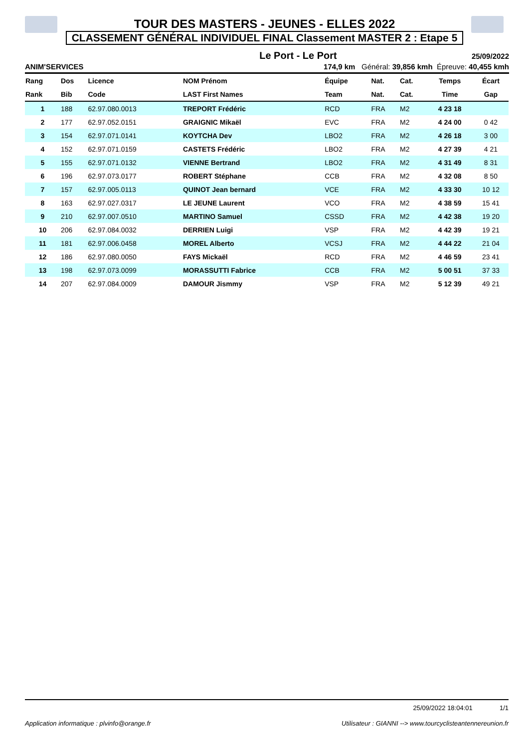TOUR DES MASTERS - JEUNES - ELLES 2022
CLASSEMENT GÉNÉRAL INDIVIDUEL FINAL Classement MASTER 2 : Etape 5
Le Port - Le Port 25/09/2022
ANIM'SERVICES 174,9 km Général: 39,856 kmh Épreuve: 40,455 kmh
| Rang | Dos | Licence | NOM Prénom | Équipe | Nat. | Cat. | Temps | Écart |
| --- | --- | --- | --- | --- | --- | --- | --- | --- |
| Rank | Bib | Code | LAST First Names | Team | Nat. | Cat. | Time | Gap |
| 1 | 188 | 62.97.080.0013 | TREPORT Frédéric | RCD | FRA | M2 | 4 23 18 | |
| 2 | 177 | 62.97.052.0151 | GRAIGNIC Mikaël | EVC | FRA | M2 | 4 24 00 | 0 42 |
| 3 | 154 | 62.97.071.0141 | KOYTCHA Dev | LBO2 | FRA | M2 | 4 26 18 | 3 00 |
| 4 | 152 | 62.97.071.0159 | CASTETS Frédéric | LBO2 | FRA | M2 | 4 27 39 | 4 21 |
| 5 | 155 | 62.97.071.0132 | VIENNE Bertrand | LBO2 | FRA | M2 | 4 31 49 | 8 31 |
| 6 | 196 | 62.97.073.0177 | ROBERT Stéphane | CCB | FRA | M2 | 4 32 08 | 8 50 |
| 7 | 157 | 62.97.005.0113 | QUINOT Jean bernard | VCE | FRA | M2 | 4 33 30 | 10 12 |
| 8 | 163 | 62.97.027.0317 | LE JEUNE Laurent | VCO | FRA | M2 | 4 38 59 | 15 41 |
| 9 | 210 | 62.97.007.0510 | MARTINO Samuel | CSSD | FRA | M2 | 4 42 38 | 19 20 |
| 10 | 206 | 62.97.084.0032 | DERRIEN Luigi | VSP | FRA | M2 | 4 42 39 | 19 21 |
| 11 | 181 | 62.97.006.0458 | MOREL Alberto | VCSJ | FRA | M2 | 4 44 22 | 21 04 |
| 12 | 186 | 62.97.080.0050 | FAYS Mickaël | RCD | FRA | M2 | 4 46 59 | 23 41 |
| 13 | 198 | 62.97.073.0099 | MORASSUTTI Fabrice | CCB | FRA | M2 | 5 00 51 | 37 33 |
| 14 | 207 | 62.97.084.0009 | DAMOUR Jismmy | VSP | FRA | M2 | 5 12 39 | 49 21 |
25/09/2022 18:04:01 1/1
Application informatique : plvinfo@orange.fr Utilisateur : GIANNI --> www.tourcyclisteantennereunion.fr